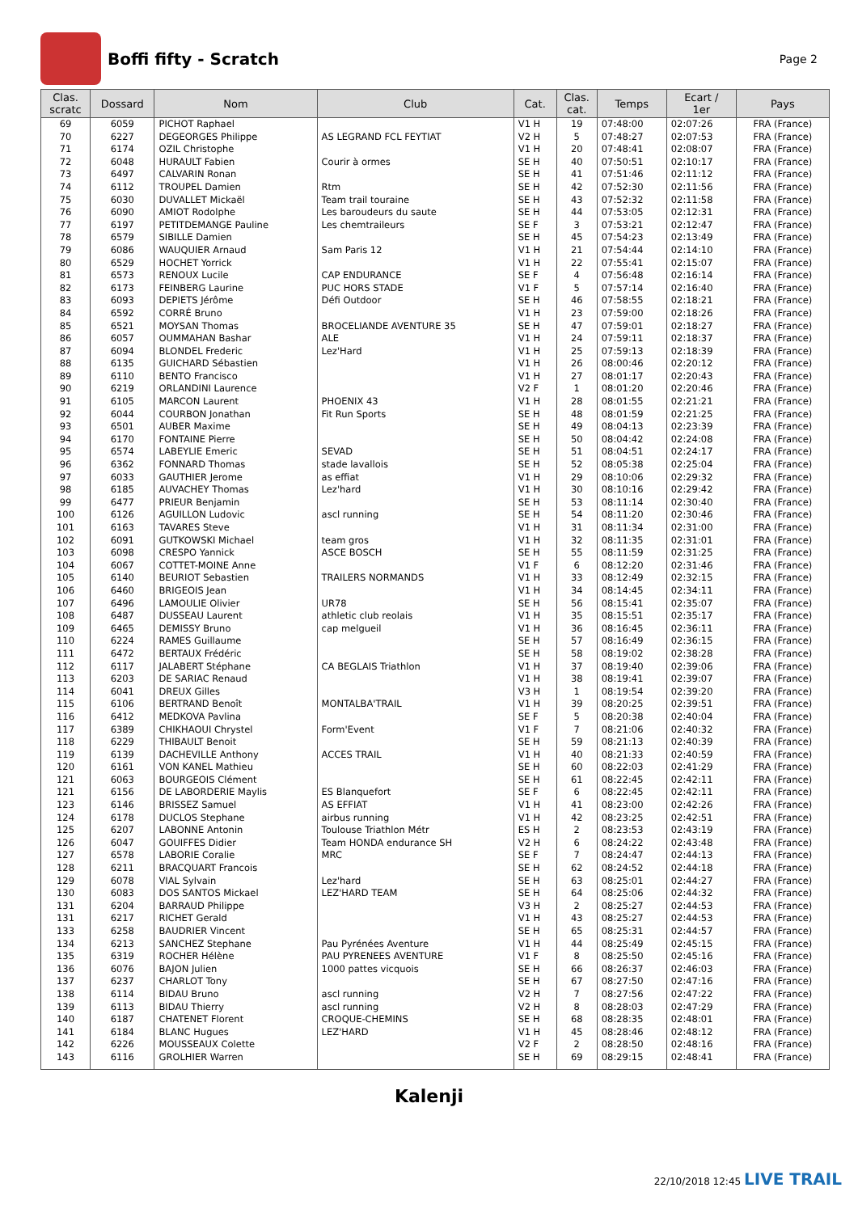Boffi fifty - Scratch
Page 2
| Clas. scratc | Dossard | Nom | Club | Cat. | Clas. cat. | Temps | Ecart / 1er | Pays |
| --- | --- | --- | --- | --- | --- | --- | --- | --- |
| 69 | 6059 | PICHOT Raphael | | V1 H | 19 | 07:48:00 | 02:07:26 | FRA (France) |
| 70 | 6227 | DEGEORGES Philippe | AS LEGRAND FCL FEYTIAT | V2 H | 5 | 07:48:27 | 02:07:53 | FRA (France) |
| 71 | 6174 | OZIL Christophe | | V1 H | 20 | 07:48:41 | 02:08:07 | FRA (France) |
| 72 | 6048 | HURAULT Fabien | Courir à ormes | SE H | 40 | 07:50:51 | 02:10:17 | FRA (France) |
| 73 | 6497 | CALVARIN Ronan | | SE H | 41 | 07:51:46 | 02:11:12 | FRA (France) |
| 74 | 6112 | TROUPEL Damien | Rtm | SE H | 42 | 07:52:30 | 02:11:56 | FRA (France) |
| 75 | 6030 | DUVALLET Mickaël | Team trail touraine | SE H | 43 | 07:52:32 | 02:11:58 | FRA (France) |
| 76 | 6090 | AMIOT Rodolphe | Les baroudeurs du saute | SE H | 44 | 07:53:05 | 02:12:31 | FRA (France) |
| 77 | 6197 | PETITDEMANGE Pauline | Les chemtraileurs | SE F | 3 | 07:53:21 | 02:12:47 | FRA (France) |
| 78 | 6579 | SIBILLE Damien | | SE H | 45 | 07:54:23 | 02:13:49 | FRA (France) |
| 79 | 6086 | WAUQUIER Arnaud | Sam Paris 12 | V1 H | 21 | 07:54:44 | 02:14:10 | FRA (France) |
| 80 | 6529 | HOCHET Yorrick | | V1 H | 22 | 07:55:41 | 02:15:07 | FRA (France) |
| 81 | 6573 | RENOUX Lucile | CAP ENDURANCE | SE F | 4 | 07:56:48 | 02:16:14 | FRA (France) |
| 82 | 6173 | FEINBERG Laurine | PUC HORS STADE | V1 F | 5 | 07:57:14 | 02:16:40 | FRA (France) |
| 83 | 6093 | DEPIETS Jérôme | Défi Outdoor | SE H | 46 | 07:58:55 | 02:18:21 | FRA (France) |
| 84 | 6592 | CORRÉ Bruno | | V1 H | 23 | 07:59:00 | 02:18:26 | FRA (France) |
| 85 | 6521 | MOYSAN Thomas | BROCELIANDE AVENTURE 35 | SE H | 47 | 07:59:01 | 02:18:27 | FRA (France) |
| 86 | 6057 | OUMMAHAN Bashar | ALE | V1 H | 24 | 07:59:11 | 02:18:37 | FRA (France) |
| 87 | 6094 | BLONDEL Frederic | Lez'Hard | V1 H | 25 | 07:59:13 | 02:18:39 | FRA (France) |
| 88 | 6135 | GUICHARD Sébastien | | V1 H | 26 | 08:00:46 | 02:20:12 | FRA (France) |
| 89 | 6110 | BENTO Francisco | | V1 H | 27 | 08:01:17 | 02:20:43 | FRA (France) |
| 90 | 6219 | ORLANDINI Laurence | | V2 F | 1 | 08:01:20 | 02:20:46 | FRA (France) |
| 91 | 6105 | MARCON Laurent | PHOENIX 43 | V1 H | 28 | 08:01:55 | 02:21:21 | FRA (France) |
| 92 | 6044 | COURBON Jonathan | Fit Run Sports | SE H | 48 | 08:01:59 | 02:21:25 | FRA (France) |
| 93 | 6501 | AUBER Maxime | | SE H | 49 | 08:04:13 | 02:23:39 | FRA (France) |
| 94 | 6170 | FONTAINE Pierre | | SE H | 50 | 08:04:42 | 02:24:08 | FRA (France) |
| 95 | 6574 | LABEYLIE Emeric | SEVAD | SE H | 51 | 08:04:51 | 02:24:17 | FRA (France) |
| 96 | 6362 | FONNARD Thomas | stade lavallois | SE H | 52 | 08:05:38 | 02:25:04 | FRA (France) |
| 97 | 6033 | GAUTHIER Jerome | as effiat | V1 H | 29 | 08:10:06 | 02:29:32 | FRA (France) |
| 98 | 6185 | AUVACHEY Thomas | Lez'hard | V1 H | 30 | 08:10:16 | 02:29:42 | FRA (France) |
| 99 | 6477 | PRIEUR Benjamin | | SE H | 53 | 08:11:14 | 02:30:40 | FRA (France) |
| 100 | 6126 | AGUILLON Ludovic | ascl running | SE H | 54 | 08:11:20 | 02:30:46 | FRA (France) |
| 101 | 6163 | TAVARES Steve | | V1 H | 31 | 08:11:34 | 02:31:00 | FRA (France) |
| 102 | 6091 | GUTKOWSKI Michael | team gros | V1 H | 32 | 08:11:35 | 02:31:01 | FRA (France) |
| 103 | 6098 | CRESPO Yannick | ASCE BOSCH | SE H | 55 | 08:11:59 | 02:31:25 | FRA (France) |
| 104 | 6067 | COTTET-MOINE Anne | | V1 F | 6 | 08:12:20 | 02:31:46 | FRA (France) |
| 105 | 6140 | BEURIOT Sebastien | TRAILERS NORMANDS | V1 H | 33 | 08:12:49 | 02:32:15 | FRA (France) |
| 106 | 6460 | BRIGEOIS Jean | | V1 H | 34 | 08:14:45 | 02:34:11 | FRA (France) |
| 107 | 6496 | LAMOULIE Olivier | UR78 | SE H | 56 | 08:15:41 | 02:35:07 | FRA (France) |
| 108 | 6487 | DUSSEAU Laurent | athletic club reolais | V1 H | 35 | 08:15:51 | 02:35:17 | FRA (France) |
| 109 | 6465 | DEMISSY Bruno | cap melgueil | V1 H | 36 | 08:16:45 | 02:36:11 | FRA (France) |
| 110 | 6224 | RAMES Guillaume | | SE H | 57 | 08:16:49 | 02:36:15 | FRA (France) |
| 111 | 6472 | BERTAUX Frédéric | | SE H | 58 | 08:19:02 | 02:38:28 | FRA (France) |
| 112 | 6117 | JALABERT Stéphane | CA BEGLAIS Triathlon | V1 H | 37 | 08:19:40 | 02:39:06 | FRA (France) |
| 113 | 6203 | DE SARIAC Renaud | | V1 H | 38 | 08:19:41 | 02:39:07 | FRA (France) |
| 114 | 6041 | DREUX Gilles | | V3 H | 1 | 08:19:54 | 02:39:20 | FRA (France) |
| 115 | 6106 | BERTRAND Benoît | MONTALBA'TRAIL | V1 H | 39 | 08:20:25 | 02:39:51 | FRA (France) |
| 116 | 6412 | MEDKOVA Pavlina | | SE F | 5 | 08:20:38 | 02:40:04 | FRA (France) |
| 117 | 6389 | CHIKHAOUI Chrystel | Form'Event | V1 F | 7 | 08:21:06 | 02:40:32 | FRA (France) |
| 118 | 6229 | THIBAULT Benoit | | SE H | 59 | 08:21:13 | 02:40:39 | FRA (France) |
| 119 | 6139 | DACHEVILLE Anthony | ACCES TRAIL | V1 H | 40 | 08:21:33 | 02:40:59 | FRA (France) |
| 120 | 6161 | VON KANEL Mathieu | | SE H | 60 | 08:22:03 | 02:41:29 | FRA (France) |
| 121 | 6063 | BOURGEOIS Clément | | SE H | 61 | 08:22:45 | 02:42:11 | FRA (France) |
| 121 | 6156 | DE LABORDERIE Maylis | ES Blanquefort | SE F | 6 | 08:22:45 | 02:42:11 | FRA (France) |
| 123 | 6146 | BRISSEZ Samuel | AS EFFIAT | V1 H | 41 | 08:23:00 | 02:42:26 | FRA (France) |
| 124 | 6178 | DUCLOS Stephane | airbus running | V1 H | 42 | 08:23:25 | 02:42:51 | FRA (France) |
| 125 | 6207 | LABONNE Antonin | Toulouse Triathlon Métr | ES H | 2 | 08:23:53 | 02:43:19 | FRA (France) |
| 126 | 6047 | GOUIFFES Didier | Team HONDA endurance SH | V2 H | 6 | 08:24:22 | 02:43:48 | FRA (France) |
| 127 | 6578 | LABORIE Coralie | MRC | SE F | 7 | 08:24:47 | 02:44:13 | FRA (France) |
| 128 | 6211 | BRACQUART Francois | | SE H | 62 | 08:24:52 | 02:44:18 | FRA (France) |
| 129 | 6078 | VIAL Sylvain | Lez'hard | SE H | 63 | 08:25:01 | 02:44:27 | FRA (France) |
| 130 | 6083 | DOS SANTOS Mickael | LEZ'HARD TEAM | SE H | 64 | 08:25:06 | 02:44:32 | FRA (France) |
| 131 | 6204 | BARRAUD Philippe | | V3 H | 2 | 08:25:27 | 02:44:53 | FRA (France) |
| 131 | 6217 | RICHET Gerald | | V1 H | 43 | 08:25:27 | 02:44:53 | FRA (France) |
| 133 | 6258 | BAUDRIER Vincent | | SE H | 65 | 08:25:31 | 02:44:57 | FRA (France) |
| 134 | 6213 | SANCHEZ Stephane | Pau Pyrénées Aventure | V1 H | 44 | 08:25:49 | 02:45:15 | FRA (France) |
| 135 | 6319 | ROCHER Hélène | PAU PYRENEES AVENTURE | V1 F | 8 | 08:25:50 | 02:45:16 | FRA (France) |
| 136 | 6076 | BAJON Julien | 1000 pattes vicquois | SE H | 66 | 08:26:37 | 02:46:03 | FRA (France) |
| 137 | 6237 | CHARLOT Tony | | SE H | 67 | 08:27:50 | 02:47:16 | FRA (France) |
| 138 | 6114 | BIDAU Bruno | ascl running | V2 H | 7 | 08:27:56 | 02:47:22 | FRA (France) |
| 139 | 6113 | BIDAU Thierry | ascl running | V2 H | 8 | 08:28:03 | 02:47:29 | FRA (France) |
| 140 | 6187 | CHATENET Florent | CROQUE-CHEMINS | SE H | 68 | 08:28:35 | 02:48:01 | FRA (France) |
| 141 | 6184 | BLANC Hugues | LEZ'HARD | V1 H | 45 | 08:28:46 | 02:48:12 | FRA (France) |
| 142 | 6226 | MOUSSEAUX Colette | | V2 F | 2 | 08:28:50 | 02:48:16 | FRA (France) |
| 143 | 6116 | GROLHIER Warren | | SE H | 69 | 08:29:15 | 02:48:41 | FRA (France) |
Kalenji
22/10/2018 12:45 LIVE TRAIL